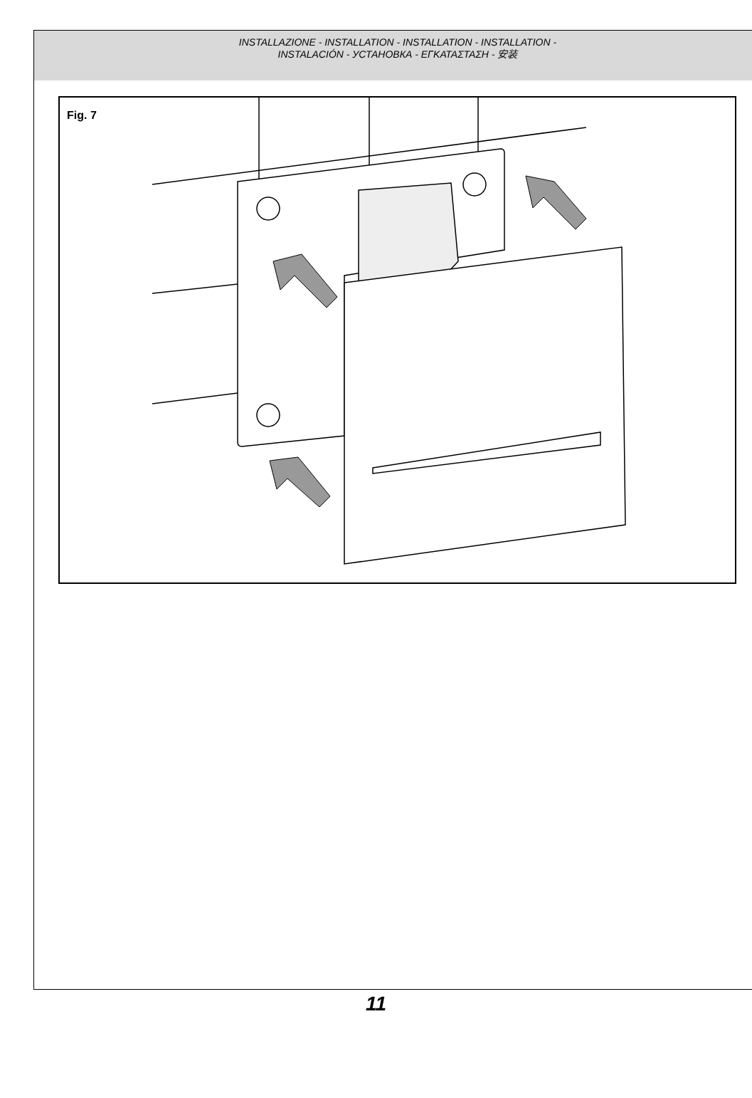INSTALLAZIONE - INSTALLATION - INSTALLATION - INSTALLATION -
INSTALACIÓN - УСТАНОВКА - ΕΓΚΑΤΑΣΤΑΣΗ - 安装
Fig. 7
11